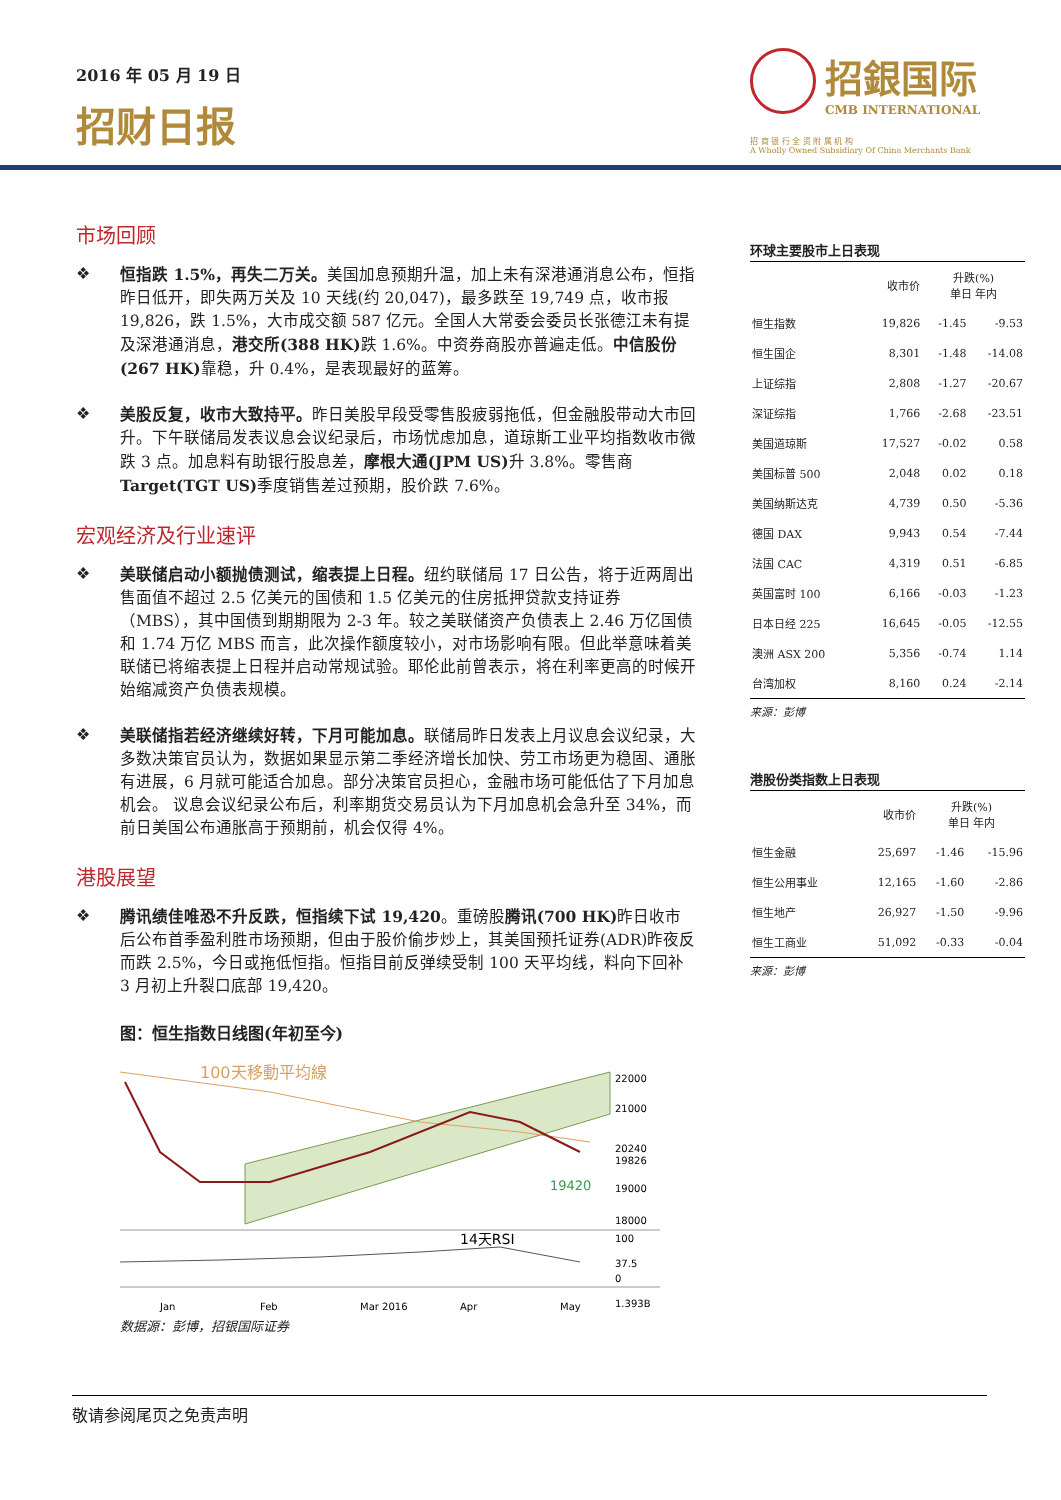2016 年 05 月 19 日
招财日报
招銀国际
CMB INTERNATIONAL
招 商 银 行 全 资 附 属 机 构
A Wholly Owned Subsidiary Of China Merchants Bank
市场回顾
❖ 恒指跌 1.5%，再失二万关。美国加息预期升温，加上未有深港通消息公布，恒指昨日低开，即失两万关及 10 天线(约 20,047)，最多跌至 19,749 点，收市报 19,826，跌 1.5%，大市成交额 587 亿元。全国人大常委会委员长张德江未有提及深港通消息，港交所(388 HK) 跌 1.6%。中资券商股亦普遍走低。中信股份(267 HK) 靠稳，升 0.4%，是表现最好的蓝筹。
❖ 美股反复，收市大致持平。昨日美股早段受零售股疲弱拖低，但金融股带动大市回升。下午联储局发表议息会议纪录后，市场忧虑加息，道琼斯工业平均指数收市微跌 3 点。加息料有助银行股息差，摩根大通(JPM US) 升 3.8%。零售商 Target(TGT US) 季度销售差过预期，股价跌 7.6%。
宏观经济及行业速评
❖ 美联储启动小额抛债测试，缩表提上日程。纽约联储局 17 日公告，将于近两周出售面值不超过 2.5 亿美元的国债和 1.5 亿美元的住房抵押贷款支持证券（MBS），其中国债到期期限为 2-3 年。较之美联储资产负债表上 2.46 万亿国债和 1.74 万亿 MBS 而言，此次操作额度较小，对市场影响有限。但此举意味着美联储已将缩表提上日程并启动常规试验。耶伦此前曾表示，将在利率更高的时候开始缩减资产负债表规模。
❖ 美联储指若经济继续好转，下月可能加息。联储局昨日发表上月议息会议纪录，大多数决策官员认为，数据如果显示第二季经济增长加快、劳工市场更为稳固、通胀有进展，6 月就可能适合加息。部分决策官员担心，金融市场可能低估了下月加息机会。 议息会议纪录公布后，利率期货交易员认为下月加息机会急升至 34%，而前日美国公布通胀高于预期前，机会仅得 4%。
港股展望
❖ 腾讯绩佳唯恐不升反跌，恒指续下试 19,420。重磅股腾讯(700 HK) 昨日收市后公布首季盈利胜市场预期，但由于股价偷步炒上，其美国预托证券(ADR)昨夜反而跌 2.5%，今日或拖低恒指。恒指目前反弹续受制 100 天平均线，料向下回补 3 月初上升裂口底部 19,420。
图：恒生指数日线图(年初至今)
100天移動平均線
19420
22000
21000
20240
19826
19000
18000
14天RSI
100
37.5
0
1.393B
Jan
Feb
Mar 2016
Apr
May
数据源：彭博，招银国际证券
环球主要股市上日表现
| | 收市价 | 升跌(%) 单日 年内 | |
| --- | --- | --- | --- |
| 恒生指数 | 19,826 | -1.45 | -9.53 |
| 恒生国企 | 8,301 | -1.48 | -14.08 |
| 上证综指 | 2,808 | -1.27 | -20.67 |
| 深证综指 | 1,766 | -2.68 | -23.51 |
| 美国道琼斯 | 17,527 | -0.02 | 0.58 |
| 美国标普 500 | 2,048 | 0.02 | 0.18 |
| 美国纳斯达克 | 4,739 | 0.50 | -5.36 |
| 德国 DAX | 9,943 | 0.54 | -7.44 |
| 法国 CAC | 4,319 | 0.51 | -6.85 |
| 英国富时 100 | 6,166 | -0.03 | -1.23 |
| 日本日经 225 | 16,645 | -0.05 | -12.55 |
| 澳洲 ASX 200 | 5,356 | -0.74 | 1.14 |
| 台湾加权 | 8,160 | 0.24 | -2.14 |
来源：彭博
港股份类指数上日表现
| | 收市价 | 升跌(%) 单日 年内 | |
| --- | --- | --- | --- |
| 恒生金融 | 25,697 | -1.46 | -15.96 |
| 恒生公用事业 | 12,165 | -1.60 | -2.86 |
| 恒生地产 | 26,927 | -1.50 | -9.96 |
| 恒生工商业 | 51,092 | -0.33 | -0.04 |
来源：彭博
敬请参阅尾页之免责声明